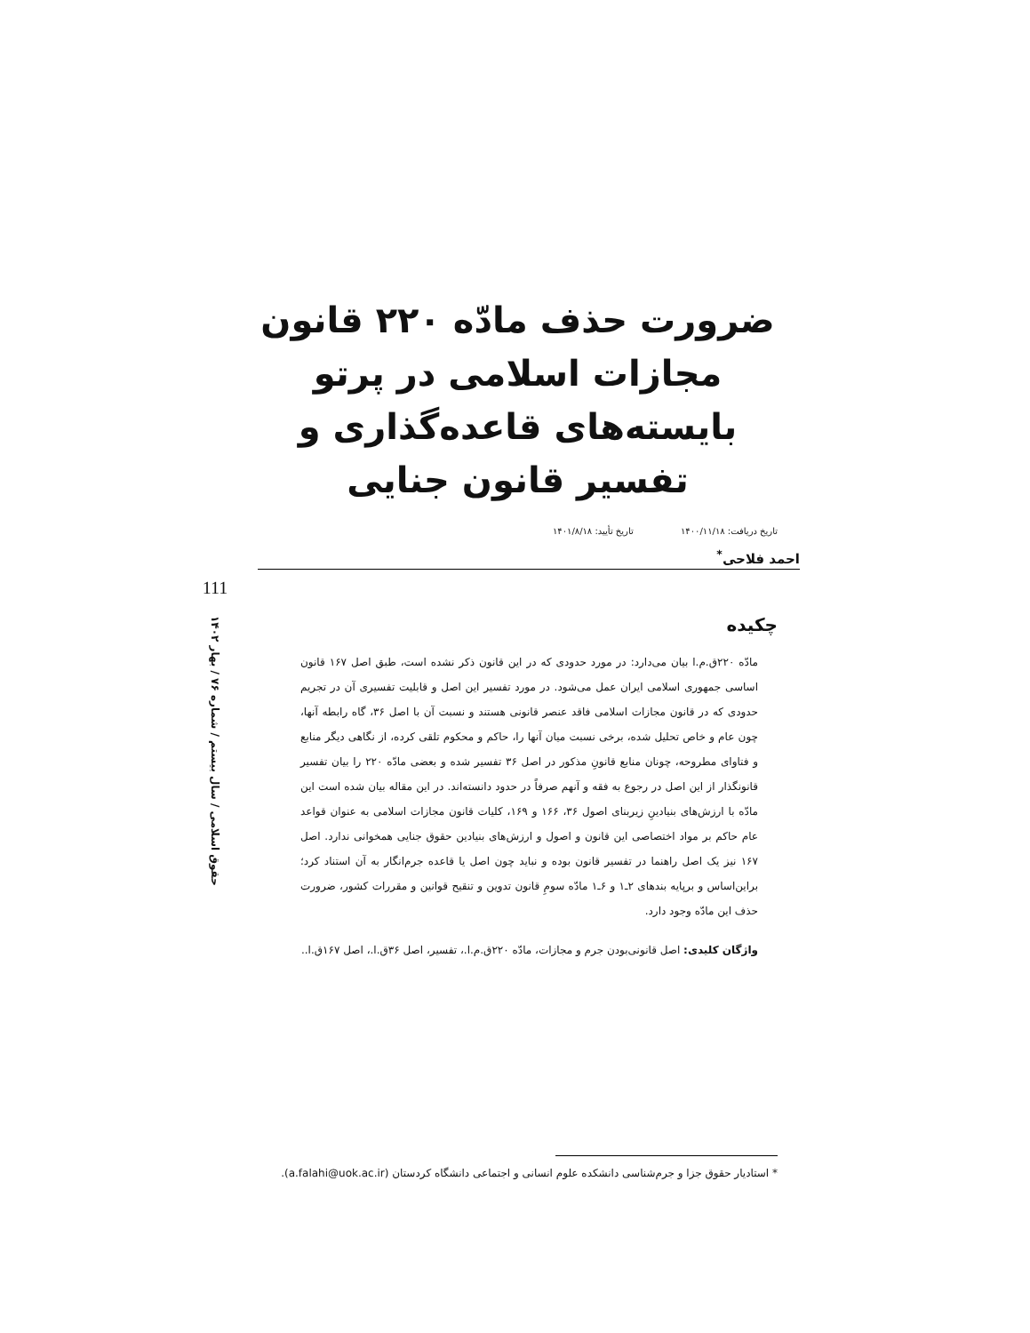ضرورت حذف مادّه ۲۲۰ قانون مجازات اسلامی در پرتو بایسته‌های قاعده‌گذاری و تفسیر قانون جنایی
تاریخ دریافت: ۱۴۰۰/۱۱/۱۸ تاریخ تأیید: ۱۴۰۱/۸/۱۸
احمد فلاحی<sup>*</sup>
چکیده
مادّه ۲۲۰ق.م.ا بیان می‌دارد: در مورد حدودی که در این قانون ذکر نشده است، طبق اصل ۱۶۷ قانون اساسی جمهوری اسلامی ایران عمل می‌شود. در مورد تفسیر این اصل و قابلیت تفسیری آن در تجریم حدودی که در قانون مجازات اسلامی فاقد عنصر قانونی هستند و نسبت آن با اصل ۳۶، گاه رابطه آنها، چون عام و خاص تحلیل شده، برخی نسبت میان آنها را، حاکم و محکوم تلقی کرده، از نگاهی دیگر منابع و فتاوای مطروحه، چونان منابع قانونِ مذکور در اصل ۳۶ تفسیر شده و بعضی مادّه ۲۲۰ را بیان تفسیر قانونگذار از این اصل در رجوع به فقه و آنهم صرفاً در حدود دانسته‌اند. در این مقاله بیان شده است این مادّه با ارزش‌های بنیادینِ زیربنای اصول ۳۶، ۱۶۶ و ۱۶۹، کلیات قانون مجازات اسلامی به عنوان قواعد عام حاکم بر مواد اختصاصی این قانون و اصول و ارزش‌های بنیادین حقوق جنایی همخوانی ندارد. اصل ۱۶۷ نیز یک اصل راهنما در تفسیر قانون بوده و نباید چون اصل یا قاعده جرم‌انگار به آن استناد کرد؛ براین‌اساس و برپایه بندهای ۲ـ۱ و ۶ـ۱ مادّه سومِ قانون تدوین و تنقیح قوانین و مقررات کشور، ضرورت حذف این مادّه وجود دارد.
واژگان کلیدی: اصل قانونی‌بودن جرم و مجازات، مادّه ۲۲۰ق.م.ا.، تفسیر، اصل ۳۶ق.ا.، اصل ۱۶۷ق.ا..
111
حقوق اسلامی / سال بیستم / شماره ۷۶ / بهار ۱۴۰۲
* استادیار حقوق جزا و جرم‌شناسی دانشکده علوم انسانی و اجتماعی دانشگاه کردستان (a.falahi@uok.ac.ir).